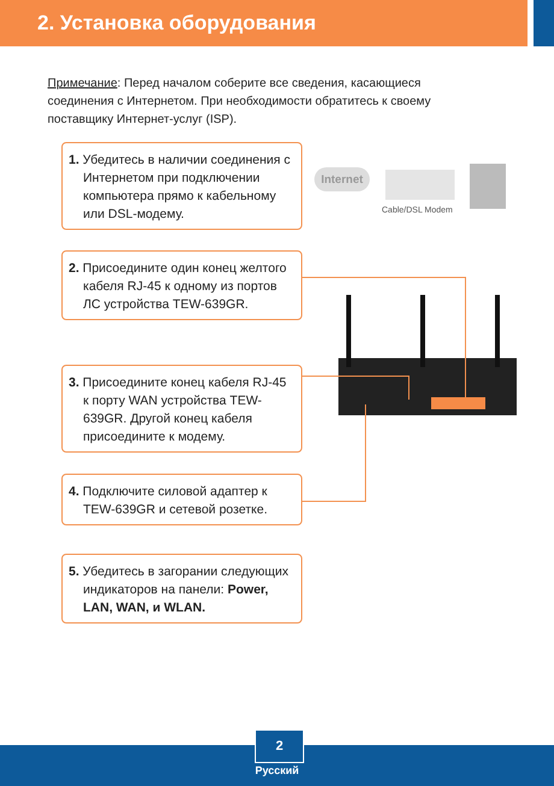2. Установка оборудования
Примечание: Перед началом соберите все сведения, касающиеся соединения с Интернетом. При необходимости обратитесь к своему поставщику Интернет-услуг (ISP).
1. Убедитесь в наличии соединения с Интернетом при подключении компьютера прямо к кабельному или DSL-модему.
2. Присоедините один конец желтого кабеля RJ-45 к одному из портов ЛС устройства TEW-639GR.
3. Присоедините конец кабеля RJ-45 к порту WAN устройства TEW-639GR. Другой конец кабеля присоедините к модему.
4. Подключите силовой адаптер к TEW-639GR и сетевой розетке.
5. Убедитесь в загорании следующих индикаторов на панели: Power, LAN, WAN, и WLAN.
Internet
Cable/DSL Modem
2
Русский